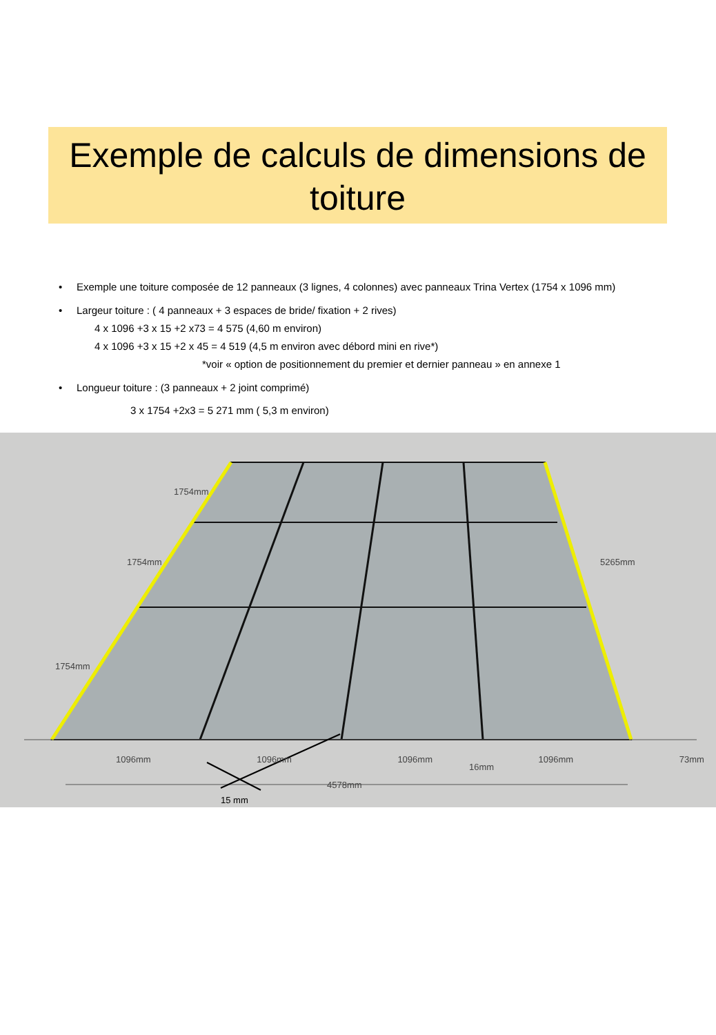Exemple de calculs de dimensions de
toiture
• Exemple une toiture composée de 12 panneaux (3 lignes, 4 colonnes) avec panneaux Trina Vertex (1754 x 1096 mm)
• Largeur toiture : ( 4 panneaux + 3 espaces de bride/ fixation + 2 rives)
4 x 1096 +3 x 15 +2 x73 = 4 575 (4,60 m environ)
4 x 1096 +3 x 15 +2 x 45 = 4 519 (4,5 m environ avec débord mini en rive*)
*voir « option de positionnement du premier et dernier panneau » en annexe 1
• Longueur toiture : (3 panneaux + 2 joint comprimé)
3 x 1754 +2x3 = 5 271 mm ( 5,3 m environ)
1754mm
1754mm
1754mm
5265mm
1096mm 1096mm 1096mm 1096mm 73mm
16mm
4578mm
15 mm